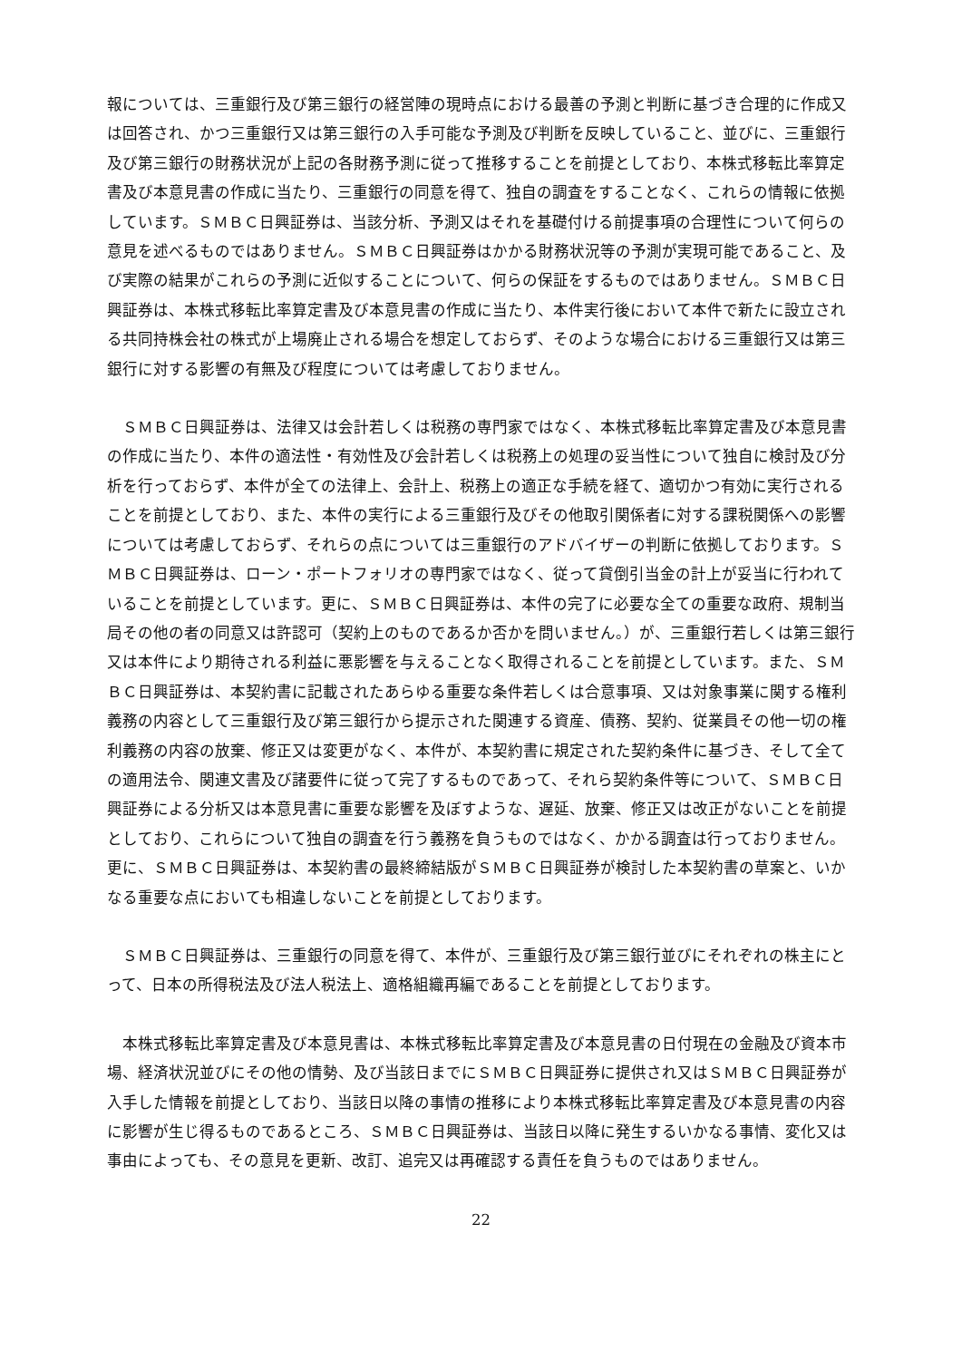報については、三重銀行及び第三銀行の経営陣の現時点における最善の予測と判断に基づき合理的に作成又は回答され、かつ三重銀行又は第三銀行の入手可能な予測及び判断を反映していること、並びに、三重銀行及び第三銀行の財務状況が上記の各財務予測に従って推移することを前提としており、本株式移転比率算定書及び本意見書の作成に当たり、三重銀行の同意を得て、独自の調査をすることなく、これらの情報に依拠しています。ＳＭＢＣ日興証券は、当該分析、予測又はそれを基礎付ける前提事項の合理性について何らの意見を述べるものではありません。ＳＭＢＣ日興証券はかかる財務状況等の予測が実現可能であること、及び実際の結果がこれらの予測に近似することについて、何らの保証をするものではありません。ＳＭＢＣ日興証券は、本株式移転比率算定書及び本意見書の作成に当たり、本件実行後において本件で新たに設立される共同持株会社の株式が上場廃止される場合を想定しておらず、そのような場合における三重銀行又は第三銀行に対する影響の有無及び程度については考慮しておりません。
　ＳＭＢＣ日興証券は、法律又は会計若しくは税務の専門家ではなく、本株式移転比率算定書及び本意見書の作成に当たり、本件の適法性・有効性及び会計若しくは税務上の処理の妥当性について独自に検討及び分析を行っておらず、本件が全ての法律上、会計上、税務上の適正な手続を経て、適切かつ有効に実行されることを前提としており、また、本件の実行による三重銀行及びその他取引関係者に対する課税関係への影響については考慮しておらず、それらの点については三重銀行のアドバイザーの判断に依拠しております。ＳＭＢＣ日興証券は、ローン・ポートフォリオの専門家ではなく、従って貸倒引当金の計上が妥当に行われていることを前提としています。更に、ＳＭＢＣ日興証券は、本件の完了に必要な全ての重要な政府、規制当局その他の者の同意又は許認可（契約上のものであるか否かを問いません。）が、三重銀行若しくは第三銀行又は本件により期待される利益に悪影響を与えることなく取得されることを前提としています。また、ＳＭＢＣ日興証券は、本契約書に記載されたあらゆる重要な条件若しくは合意事項、又は対象事業に関する権利義務の内容として三重銀行及び第三銀行から提示された関連する資産、債務、契約、従業員その他一切の権利義務の内容の放棄、修正又は変更がなく、本件が、本契約書に規定された契約条件に基づき、そして全ての適用法令、関連文書及び諸要件に従って完了するものであって、それら契約条件等について、ＳＭＢＣ日興証券による分析又は本意見書に重要な影響を及ぼすような、遅延、放棄、修正又は改正がないことを前提としており、これらについて独自の調査を行う義務を負うものではなく、かかる調査は行っておりません。更に、ＳＭＢＣ日興証券は、本契約書の最終締結版がＳＭＢＣ日興証券が検討した本契約書の草案と、いかなる重要な点においても相違しないことを前提としております。
　ＳＭＢＣ日興証券は、三重銀行の同意を得て、本件が、三重銀行及び第三銀行並びにそれぞれの株主にとって、日本の所得税法及び法人税法上、適格組織再編であることを前提としております。
　本株式移転比率算定書及び本意見書は、本株式移転比率算定書及び本意見書の日付現在の金融及び資本市場、経済状況並びにその他の情勢、及び当該日までにＳＭＢＣ日興証券に提供され又はＳＭＢＣ日興証券が入手した情報を前提としており、当該日以降の事情の推移により本株式移転比率算定書及び本意見書の内容に影響が生じ得るものであるところ、ＳＭＢＣ日興証券は、当該日以降に発生するいかなる事情、変化又は事由によっても、その意見を更新、改訂、追完又は再確認する責任を負うものではありません。
22